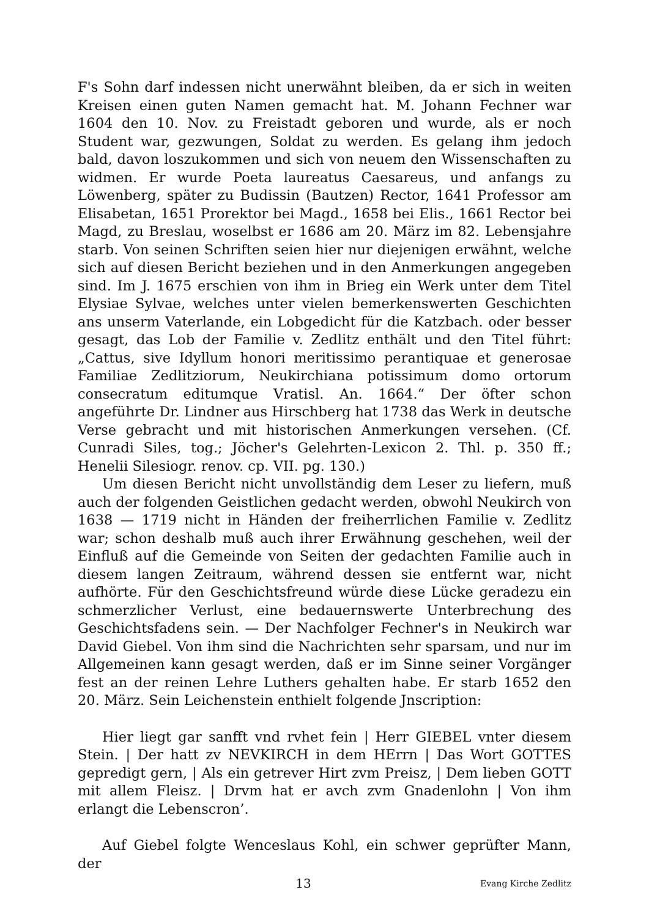F's Sohn darf indessen nicht unerwähnt bleiben, da er sich in weiten Kreisen einen guten Namen gemacht hat. M. Johann Fechner war 1604 den 10. Nov. zu Freistadt geboren und wurde, als er noch Student war, gezwungen, Soldat zu werden. Es gelang ihm jedoch bald, davon loszukommen und sich von neuem den Wissenschaften zu widmen. Er wurde Poeta laureatus Caesareus, und anfangs zu Löwenberg, später zu Budissin (Bautzen) Rector, 1641 Professor am Elisabetan, 1651 Prorektor bei Magd., 1658 bei Elis., 1661 Rector bei Magd, zu Breslau, woselbst er 1686 am 20. März im 82. Lebensjahre starb. Von seinen Schriften seien hier nur diejenigen erwähnt, welche sich auf diesen Bericht beziehen und in den Anmerkungen angegeben sind. Im J. 1675 erschien von ihm in Brieg ein Werk unter dem Titel Elysiae Sylvae, welches unter vielen bemerkenswerten Geschichten ans unserm Vaterlande, ein Lobgedicht für die Katzbach. oder besser gesagt, das Lob der Familie v. Zedlitz enthält und den Titel führt: „Cattus, sive Idyllum honori meritissimo perantiquae et generosae Familiae Zedlitziorum, Neukirchiana potissimum domo ortorum consecratum editumque Vratisl. An. 1664.“ Der öfter schon angeführte Dr. Lindner aus Hirschberg hat 1738 das Werk in deutsche Verse gebracht und mit historischen Anmerkungen versehen. (Cf. Cunradi Siles, tog.; Jöcher's Gelehrten-Lexicon 2. Thl. p. 350 ff.; Henelii Silesiogr. renov. cp. VII. pg. 130.)
Um diesen Bericht nicht unvollständig dem Leser zu liefern, muß auch der folgenden Geistlichen gedacht werden, obwohl Neukirch von 1638 — 1719 nicht in Händen der freiherrlichen Familie v. Zedlitz war; schon deshalb muß auch ihrer Erwähnung geschehen, weil der Einfluß auf die Gemeinde von Seiten der gedachten Familie auch in diesem langen Zeitraum, während dessen sie entfernt war, nicht aufhörte. Für den Geschichtsfreund würde diese Lücke geradezu ein schmerzlicher Verlust, eine bedauernswerte Unterbrechung des Geschichtsfadens sein. — Der Nachfolger Fechner's in Neukirch war David Giebel. Von ihm sind die Nachrichten sehr sparsam, und nur im Allgemeinen kann gesagt werden, daß er im Sinne seiner Vorgänger fest an der reinen Lehre Luthers gehalten habe. Er starb 1652 den 20. März. Sein Leichenstein enthielt folgende Jnscription:
Hier liegt gar sanfft vnd rvhet fein | Herr GIEBEL vnter diesem Stein. | Der hatt zv NEVKIRCH in dem HErrn | Das Wort GOTTES gepredigt gern, | Als ein getrever Hirt zvm Preisz, | Dem lieben GOTT mit allem Fleisz. | Drvm hat er avch zvm Gnadenlohn | Von ihm erlangt die Lebenscron’.
Auf Giebel folgte Wenceslaus Kohl, ein schwer geprüfter Mann, der
13 Evang Kirche Zedlitz